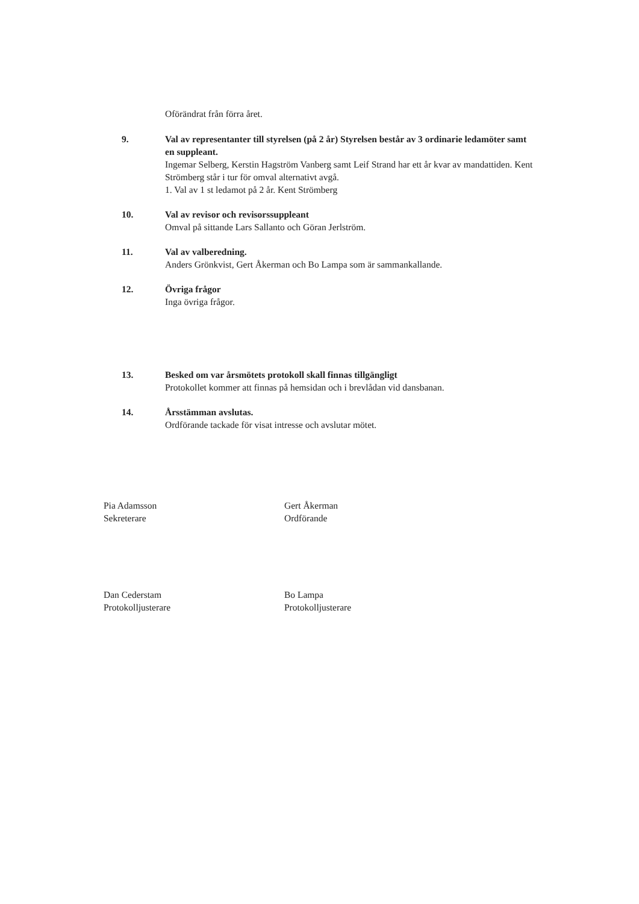Oförändrat från förra året.
9. Val av representanter till styrelsen (på 2 år) Styrelsen består av 3 ordinarie ledamöter samt en suppleant.
Ingemar Selberg, Kerstin Hagström Vanberg samt Leif Strand har ett år kvar av mandattiden. Kent Strömberg står i tur för omval alternativt avgå.
1. Val av 1 st ledamot på 2 år. Kent Strömberg
10. Val av revisor och revisorssuppleant
Omval på sittande Lars Sallanto och Göran Jerlström.
11. Val av valberedning.
Anders Grönkvist, Gert Åkerman och Bo Lampa som är sammankallande.
12. Övriga frågor
Inga övriga frågor.
13. Besked om var årsmötets protokoll skall finnas tillgängligt
Protokollet kommer att finnas på hemsidan och i brevlådan vid dansbanan.
14. Årsstämman avslutas.
Ordförande tackade för visat intresse och avslutar mötet.
Pia Adamsson
Sekreterare
Gert Åkerman
Ordförande
Dan Cederstam
Protokolljusterare
Bo Lampa
Protokolljusterare